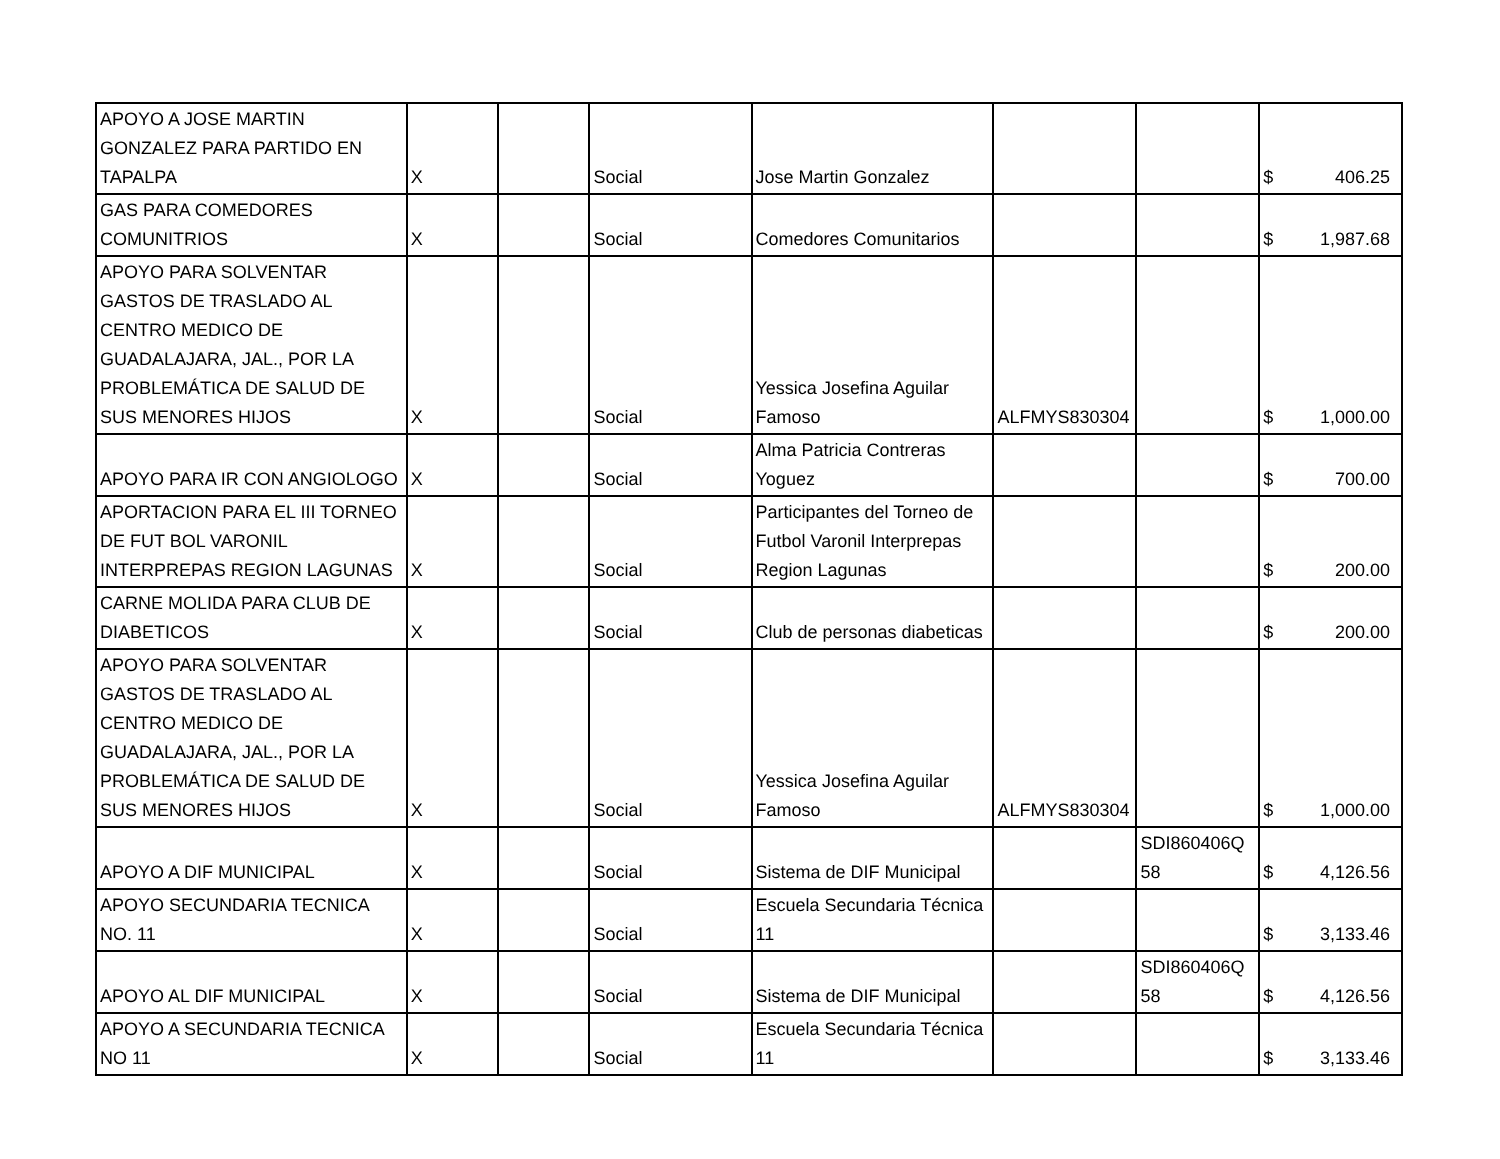| APOYO A JOSE MARTIN GONZALEZ PARA PARTIDO EN TAPALPA | X | | Social | Jose Martin Gonzalez | | | $ 406.25 |
| GAS PARA COMEDORES COMUNITRIOS | X | | Social | Comedores Comunitarios | | | $ 1,987.68 |
| APOYO PARA SOLVENTAR GASTOS DE TRASLADO AL CENTRO MEDICO DE GUADALAJARA, JAL., POR LA PROBLEMÁTICA DE SALUD DE SUS MENORES HIJOS | X | | Social | Yessica Josefina Aguilar Famoso | ALFMYS830304 | | $ 1,000.00 |
| APOYO PARA IR CON ANGIOLOGO | X | | Social | Alma Patricia Contreras Yoguez | | | $ 700.00 |
| APORTACION PARA EL III TORNEO DE FUT BOL VARONIL INTERPREPAS REGION LAGUNAS | X | | Social | Participantes del Torneo de Futbol Varonil Interprepas Region Lagunas | | | $ 200.00 |
| CARNE MOLIDA PARA CLUB DE DIABETICOS | X | | Social | Club de personas diabeticas | | | $ 200.00 |
| APOYO PARA SOLVENTAR GASTOS DE TRASLADO AL CENTRO MEDICO DE GUADALAJARA, JAL., POR LA PROBLEMÁTICA DE SALUD DE SUS MENORES HIJOS | X | | Social | Yessica Josefina Aguilar Famoso | ALFMYS830304 | | $ 1,000.00 |
| APOYO A DIF MUNICIPAL | X | | Social | Sistema de DIF Municipal | | SDI860406Q 58 | $ 4,126.56 |
| APOYO SECUNDARIA TECNICA NO. 11 | X | | Social | Escuela Secundaria Técnica 11 | | | $ 3,133.46 |
| APOYO AL DIF MUNICIPAL | X | | Social | Sistema de DIF Municipal | | SDI860406Q 58 | $ 4,126.56 |
| APOYO A SECUNDARIA TECNICA NO 11 | X | | Social | Escuela Secundaria Técnica 11 | | | $ 3,133.46 |